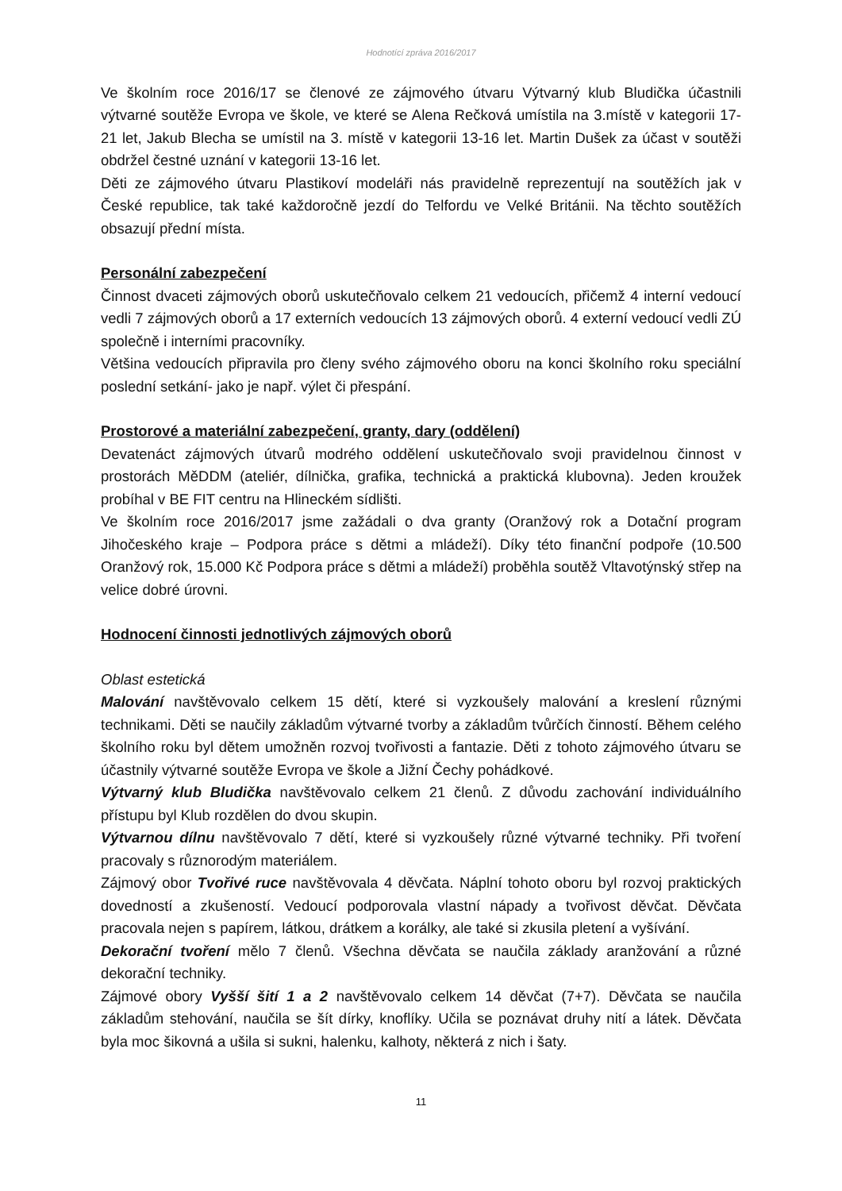Hodnotící zpráva 2016/2017
Ve školním roce 2016/17 se členové ze zájmového útvaru Výtvarný klub Bludička účastnili výtvarné soutěže Evropa ve škole, ve které se Alena Rečková umístila na 3.místě v kategorii 17-21 let, Jakub Blecha se umístil na 3. místě v kategorii 13-16 let. Martin Dušek za účast v soutěži obdržel čestné uznání v kategorii 13-16 let.
Děti ze zájmového útvaru Plastikoví modeláři nás pravidelně reprezentují na soutěžích jak v České republice, tak také každoročně jezdí do Telfordu ve Velké Británii. Na těchto soutěžích obsazují přední místa.
Personální zabezpečení
Činnost dvaceti zájmových oborů uskutečňovalo celkem 21 vedoucích, přičemž 4 interní vedoucí vedli 7 zájmových oborů a 17 externích vedoucích 13 zájmových oborů. 4 externí vedoucí vedli ZÚ společně i interními pracovníky.
Většina vedoucích připravila pro členy svého zájmového oboru na konci školního roku speciální poslední setkání- jako je např. výlet či přespání.
Prostorové a materiální zabezpečení, granty, dary (oddělení)
Devatenáct zájmových útvarů modrého oddělení uskutečňovalo svoji pravidelnou činnost v prostorách MěDDM (ateliér, dílnička, grafika, technická a praktická klubovna). Jeden kroužek probíhal v BE FIT centru na Hlineckém sídlišti.
Ve školním roce 2016/2017 jsme zažádali o dva granty (Oranžový rok a Dotační program Jihočeského kraje – Podpora práce s dětmi a mládeží). Díky této finanční podpoře (10.500 Oranžový rok, 15.000 Kč Podpora práce s dětmi a mládeží) proběhla soutěž Vltavotýnský střep na velice dobré úrovni.
Hodnocení činnosti jednotlivých zájmových oborů
Oblast estetická
Malování navštěvovalo celkem 15 dětí, které si vyzkoušely malování a kreslení různými technikami. Děti se naučily základům výtvarné tvorby a základům tvůrčích činností. Během celého školního roku byl dětem umožněn rozvoj tvořivosti a fantazie. Děti z tohoto zájmového útvaru se účastnily výtvarné soutěže Evropa ve škole a Jižní Čechy pohádkové.
Výtvarný klub Bludička navštěvovalo celkem 21 členů. Z důvodu zachování individuálního přístupu byl Klub rozdělen do dvou skupin.
Výtvarnou dílnu navštěvovalo 7 dětí, které si vyzkoušely různé výtvarné techniky. Při tvoření pracovaly s různorodým materiálem.
Zájmový obor Tvořivé ruce navštěvovala 4 děvčata. Náplní tohoto oboru byl rozvoj praktických dovedností a zkušeností. Vedoucí podporovala vlastní nápady a tvořivost děvčat. Děvčata pracovala nejen s papírem, látkou, drátkem a korálky, ale také si zkusila pletení a vyšívání.
Dekorační tvoření mělo 7 členů. Všechna děvčata se naučila základy aranžování a různé dekorační techniky.
Zájmové obory Vyšší šití 1 a 2 navštěvovalo celkem 14 děvčat (7+7). Děvčata se naučila základům stehování, naučila se šít dírky, knoflíky. Učila se poznávat druhy nití a látek. Děvčata byla moc šikovná a ušila si sukni, halenku, kalhoty, některá z nich i šaty.
11